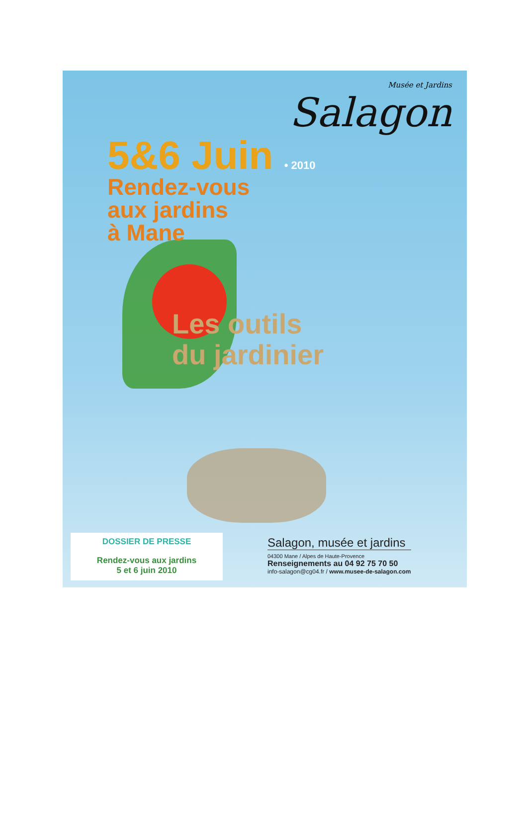Musée et Jardins
Salagon
5&6 Juin • 2010
Rendez-vous
aux jardins
à Mane
Les outils
du jardinier
DOSSIER DE PRESSE
Rendez-vous aux jardins
5 et 6 juin 2010
Salagon, musée et jardins
04300 Mane / Alpes de Haute-Provence
Renseignements au 04 92 75 70 50
info-salagon@cg04.fr / www.musee-de-salagon.com